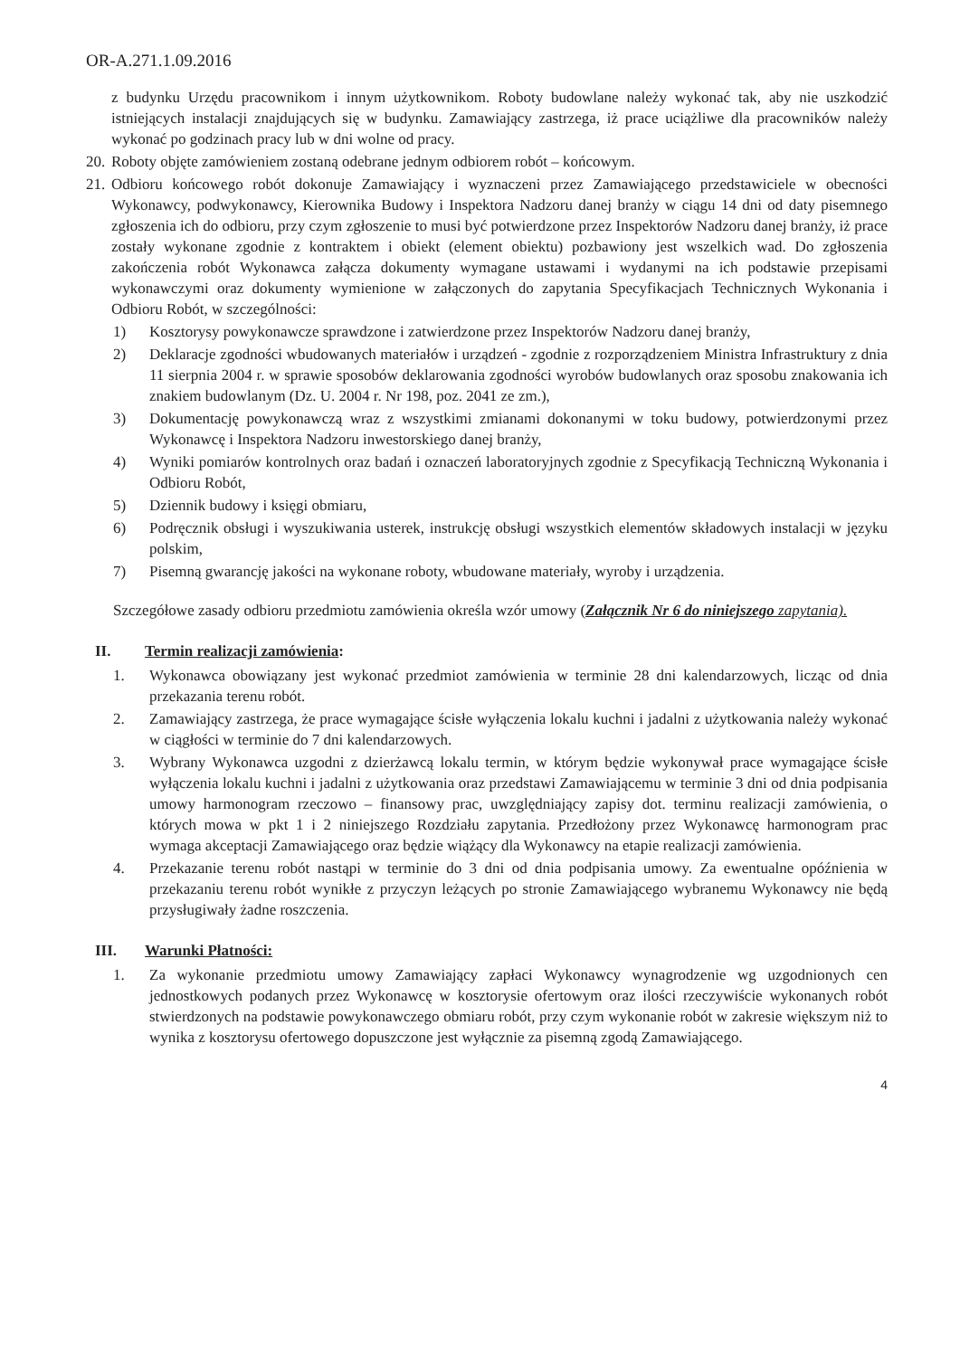OR-A.271.1.09.2016
z budynku Urzędu pracownikom i innym użytkownikom. Roboty budowlane należy wykonać tak, aby nie uszkodzić istniejących instalacji znajdujących się w budynku. Zamawiający zastrzega, iż prace uciążliwe dla pracowników należy wykonać po godzinach pracy lub w dni wolne od pracy.
20. Roboty objęte zamówieniem zostaną odebrane jednym odbiorem robót – końcowym.
21. Odbioru końcowego robót dokonuje Zamawiający i wyznaczeni przez Zamawiającego przedstawiciele w obecności Wykonawcy, podwykonawcy, Kierownika Budowy i Inspektora Nadzoru danej branży w ciągu 14 dni od daty pisemnego zgłoszenia ich do odbioru, przy czym zgłoszenie to musi być potwierdzone przez Inspektorów Nadzoru danej branży, iż prace zostały wykonane zgodnie z kontraktem i obiekt (element obiektu) pozbawiony jest wszelkich wad. Do zgłoszenia zakończenia robót Wykonawca załącza dokumenty wymagane ustawami i wydanymi na ich podstawie przepisami wykonawczymi oraz dokumenty wymienione w załączonych do zapytania Specyfikacjach Technicznych Wykonania i Odbioru Robót, w szczególności:
1) Kosztorysy powykonawcze sprawdzone i zatwierdzone przez Inspektorów Nadzoru danej branży,
2) Deklaracje zgodności wbudowanych materiałów i urządzeń - zgodnie z rozporządzeniem Ministra Infrastruktury z dnia 11 sierpnia 2004 r. w sprawie sposobów deklarowania zgodności wyrobów budowlanych oraz sposobu znakowania ich znakiem budowlanym (Dz. U. 2004 r. Nr 198, poz. 2041 ze zm.),
3) Dokumentację powykonawczą wraz z wszystkimi zmianami dokonanymi w toku budowy, potwierdzonymi przez Wykonawcę i Inspektora Nadzoru inwestorskiego danej branży,
4) Wyniki pomiarów kontrolnych oraz badań i oznaczeń laboratoryjnych zgodnie z Specyfikacją Techniczną Wykonania i Odbioru Robót,
5) Dziennik budowy i księgi obmiaru,
6) Podręcznik obsługi i wyszukiwania usterek, instrukcję obsługi wszystkich elementów składowych instalacji w języku polskim,
7) Pisemną gwarancję jakości na wykonane roboty, wbudowane materiały, wyroby i urządzenia.
Szczegółowe zasady odbioru przedmiotu zamówienia określa wzór umowy (Załącznik Nr 6 do niniejszego zapytania).
II. Termin realizacji zamówienia:
1. Wykonawca obowiązany jest wykonać przedmiot zamówienia w terminie 28 dni kalendarzowych, licząc od dnia przekazania terenu robót.
2. Zamawiający zastrzega, że prace wymagające ścisłe wyłączenia lokalu kuchni i jadalni z użytkowania należy wykonać w ciągłości w terminie do 7 dni kalendarzowych.
3. Wybrany Wykonawca uzgodni z dzierżawcą lokalu termin, w którym będzie wykonywał prace wymagające ścisłe wyłączenia lokalu kuchni i jadalni z użytkowania oraz przedstawi Zamawiającemu w terminie 3 dni od dnia podpisania umowy harmonogram rzeczowo – finansowy prac, uwzględniający zapisy dot. terminu realizacji zamówienia, o których mowa w pkt 1 i 2 niniejszego Rozdziału zapytania. Przedłożony przez Wykonawcę harmonogram prac wymaga akceptacji Zamawiającego oraz będzie wiążący dla Wykonawcy na etapie realizacji zamówienia.
4. Przekazanie terenu robót nastąpi w terminie do 3 dni od dnia podpisania umowy. Za ewentualne opóźnienia w przekazaniu terenu robót wynikłe z przyczyn leżących po stronie Zamawiającego wybranemu Wykonawcy nie będą przysługiwały żadne roszczenia.
III. Warunki Płatności:
1. Za wykonanie przedmiotu umowy Zamawiający zapłaci Wykonawcy wynagrodzenie wg uzgodnionych cen jednostkowych podanych przez Wykonawcę w kosztorysie ofertowym oraz ilości rzeczywiście wykonanych robót stwierdzonych na podstawie powykonawczego obmiaru robót, przy czym wykonanie robót w zakresie większym niż to wynika z kosztorysu ofertowego dopuszczone jest wyłącznie za pisemną zgodą Zamawiającego.
4